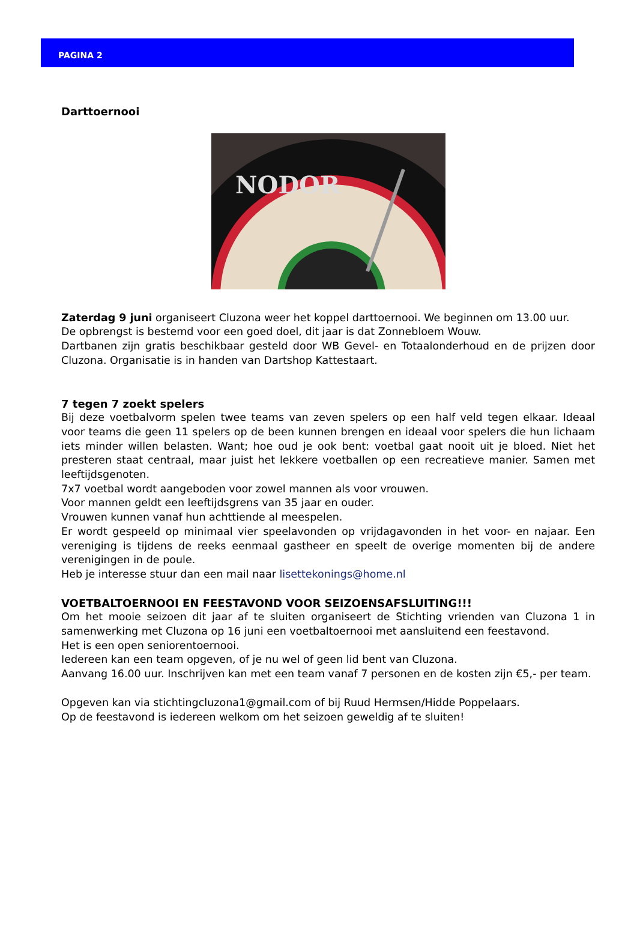PAGINA 2
Darttoernooi
NODOR
Zaterdag 9 juni organiseert Cluzona weer het koppel darttoernooi. We beginnen om 13.00 uur.
De opbrengst is bestemd voor een goed doel, dit jaar is dat Zonnebloem Wouw.
Dartbanen zijn gratis beschikbaar gesteld door WB Gevel- en Totaalonderhoud en de prijzen door Cluzona. Organisatie is in handen van Dartshop Kattestaart.
7 tegen 7 zoekt spelers
Bij deze voetbalvorm spelen twee teams van zeven spelers op een half veld tegen elkaar. Ideaal voor teams die geen 11 spelers op de been kunnen brengen en ideaal voor spelers die hun lichaam iets minder willen belasten. Want; hoe oud je ook bent: voetbal gaat nooit uit je bloed. Niet het presteren staat centraal, maar juist het lekkere voetballen op een recreatieve manier. Samen met leeftijdsgenoten.
7x7 voetbal wordt aangeboden voor zowel mannen als voor vrouwen.
Voor mannen geldt een leeftijdsgrens van 35 jaar en ouder.
Vrouwen kunnen vanaf hun achttiende al meespelen.
Er wordt gespeeld op minimaal vier speelavonden op vrijdagavonden in het voor- en najaar. Een vereniging is tijdens de reeks eenmaal gastheer en speelt de overige momenten bij de andere verenigingen in de poule.
Heb je interesse stuur dan een mail naar lisettekonings@home.nl
VOETBALTOERNOOI EN FEESTAVOND VOOR SEIZOENSAFSLUITING!!!
Om het mooie seizoen dit jaar af te sluiten organiseert de Stichting vrienden van Cluzona 1 in samenwerking met Cluzona op 16 juni een voetbaltoernooi met aansluitend een feestavond.
Het is een open seniorentoernooi.
Iedereen kan een team opgeven, of je nu wel of geen lid bent van Cluzona.
Aanvang 16.00 uur. Inschrijven kan met een team vanaf 7 personen en de kosten zijn €5,- per team.
Opgeven kan via stichtingcluzona1@gmail.com of bij Ruud Hermsen/Hidde Poppelaars.
Op de feestavond is iedereen welkom om het seizoen geweldig af te sluiten!